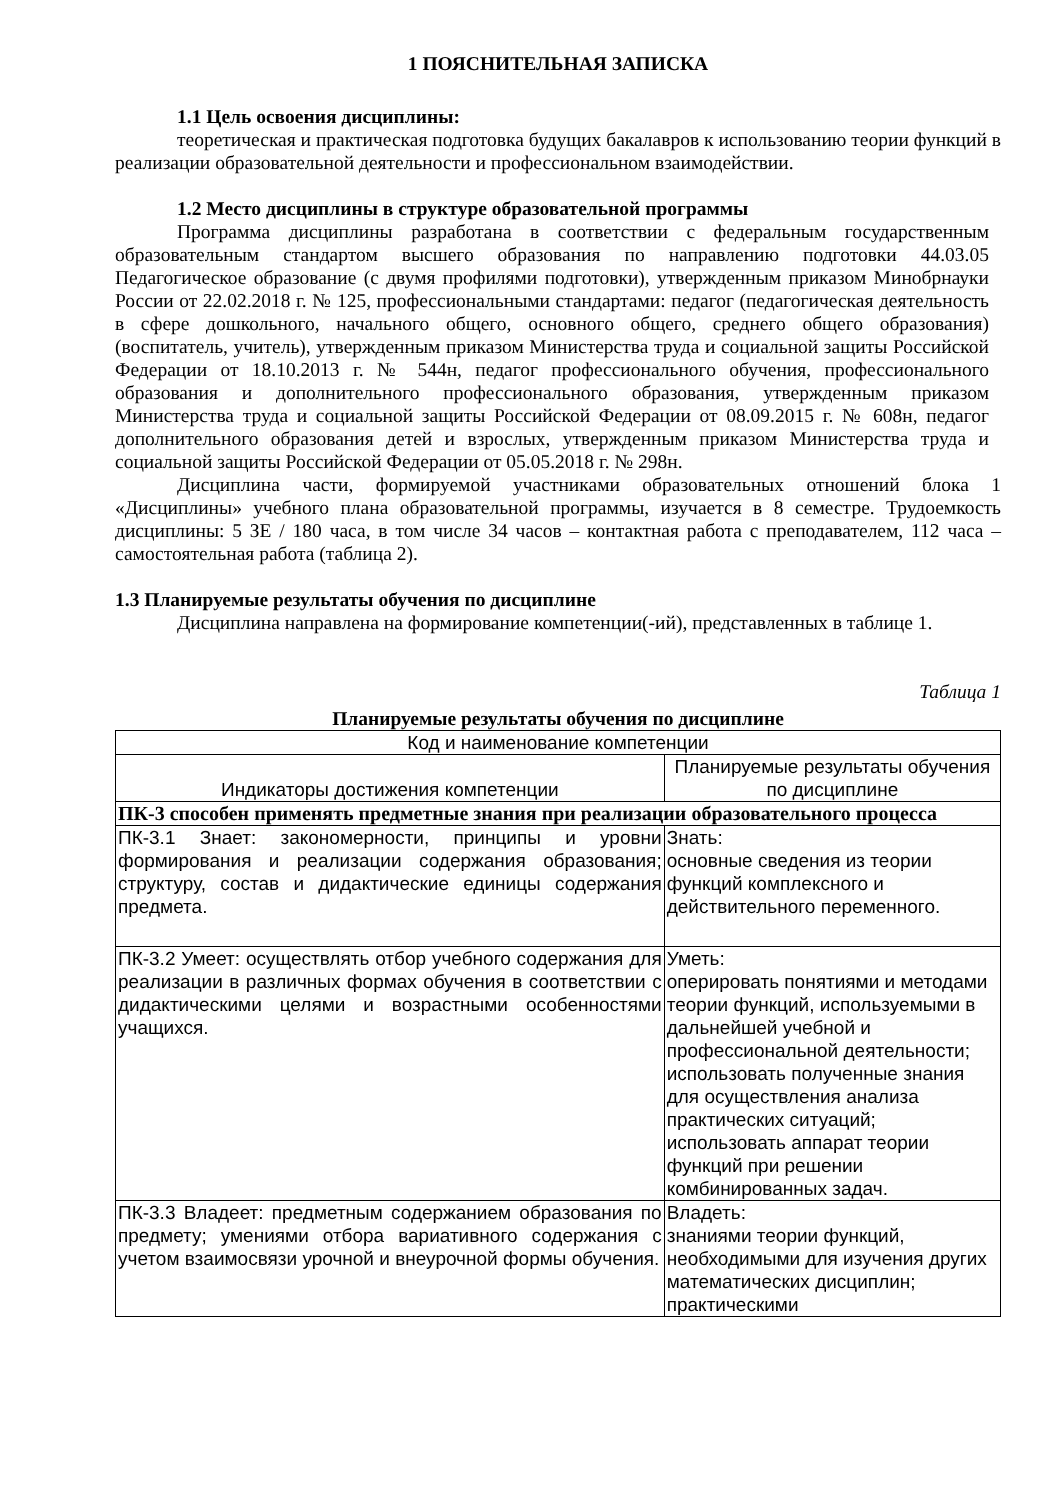1 ПОЯСНИТЕЛЬНАЯ ЗАПИСКА
1.1 Цель освоения дисциплины:
теоретическая и практическая подготовка будущих бакалавров к использованию теории функций в реализации образовательной деятельности и профессиональном взаимодействии.
1.2 Место дисциплины в структуре образовательной программы
Программа дисциплины разработана в соответствии с федеральным государственным образовательным стандартом высшего образования по направлению подготовки 44.03.05 Педагогическое образование (с двумя профилями подготовки), утвержденным приказом Минобрнауки России от 22.02.2018 г. № 125, профессиональными стандартами: педагог (педагогическая деятельность в сфере дошкольного, начального общего, основного общего, среднего общего образования) (воспитатель, учитель), утвержденным приказом Министерства труда и социальной защиты Российской Федерации от 18.10.2013 г. № 544н, педагог профессионального обучения, профессионального образования и дополнительного профессионального образования, утвержденным приказом Министерства труда и социальной защиты Российской Федерации от 08.09.2015 г. № 608н, педагог дополнительного образования детей и взрослых, утвержденным приказом Министерства труда и социальной защиты Российской Федерации от 05.05.2018 г. № 298н.
Дисциплина части, формируемой участниками образовательных отношений блока 1 «Дисциплины» учебного плана образовательной программы, изучается в 8 семестре. Трудоемкость дисциплины: 5 ЗЕ / 180 часа, в том числе 34 часов – контактная работа с преподавателем, 112 часа – самостоятельная работа (таблица 2).
1.3 Планируемые результаты обучения по дисциплине
Дисциплина направлена на формирование компетенции(-ий), представленных в таблице 1.
Таблица 1
Планируемые результаты обучения по дисциплине
| Код и наименование компетенции | |
| --- | --- |
| Индикаторы достижения компетенции | Планируемые результаты обучения по дисциплине |
| ПК-3 способен применять предметные знания при реализации образовательного процесса | |
| ПК-3.1 Знает: закономерности, принципы и уровни формирования и реализации содержания образования; структуру, состав и дидактические единицы содержания предмета. | Знать: основные сведения из теории функций комплексного и действительного переменного. |
| ПК-3.2 Умеет: осуществлять отбор учебного содержания для реализации в различных формах обучения в соответствии с дидактическими целями и возрастными особенностями учащихся. | Уметь: оперировать понятиями и методами теории функций, используемыми в дальнейшей учебной и профессиональной деятельности; использовать полученные знания для осуществления анализа практических ситуаций; использовать аппарат теории функций при решении комбинированных задач. |
| ПК-3.3 Владеет: предметным содержанием образования по предмету; умениями отбора вариативного содержания с учетом взаимосвязи урочной и внеурочной формы обучения. | Владеть: знаниями теории функций, необходимыми для изучения других математических дисциплин; практическими |